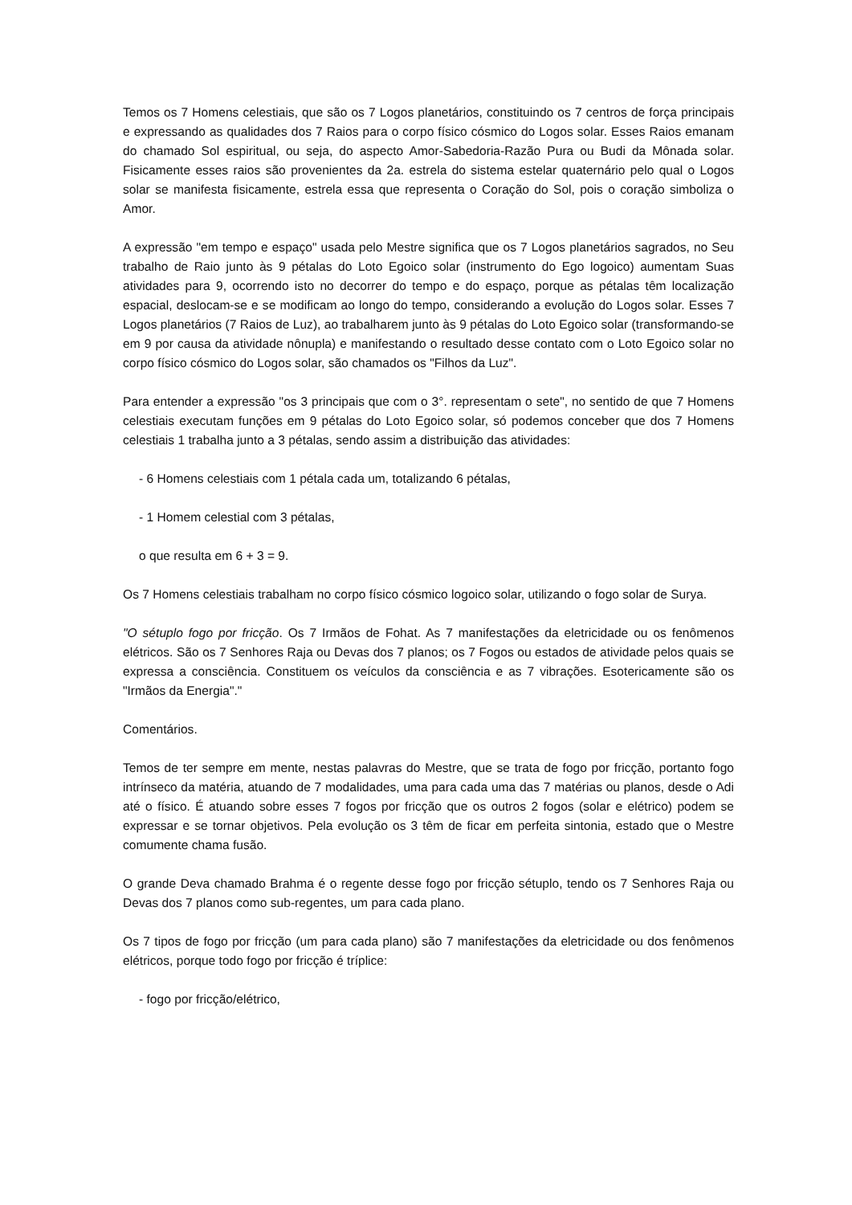Temos os 7 Homens celestiais, que são os 7 Logos planetários, constituindo os 7 centros de força principais e expressando as qualidades dos 7 Raios para o corpo físico cósmico do Logos solar. Esses Raios emanam do chamado Sol espiritual, ou seja, do aspecto Amor-Sabedoria-Razão Pura ou Budi da Mônada solar. Fisicamente esses raios são provenientes da 2a. estrela do sistema estelar quaternário pelo qual o Logos solar se manifesta fisicamente, estrela essa que representa o Coração do Sol, pois o coração simboliza o Amor.
A expressão "em tempo e espaço" usada pelo Mestre significa que os 7 Logos planetários sagrados, no Seu trabalho de Raio junto às 9 pétalas do Loto Egoico solar (instrumento do Ego logoico) aumentam Suas atividades para 9, ocorrendo isto no decorrer do tempo e do espaço, porque as pétalas têm localização espacial, deslocam-se e se modificam ao longo do tempo, considerando a evolução do Logos solar. Esses 7 Logos planetários (7 Raios de Luz), ao trabalharem junto às 9 pétalas do Loto Egoico solar (transformando-se em 9 por causa da atividade nônupla) e manifestando o resultado desse contato com o Loto Egoico solar no corpo físico cósmico do Logos solar, são chamados os "Filhos da Luz".
Para entender a expressão "os 3 principais que com o 3°. representam o sete", no sentido de que 7 Homens celestiais executam funções em 9 pétalas do Loto Egoico solar, só podemos conceber que dos 7 Homens celestiais 1 trabalha junto a 3 pétalas, sendo assim a distribuição das atividades:
- 6 Homens celestiais com 1 pétala cada um, totalizando 6 pétalas,
- 1 Homem celestial com 3 pétalas,
o que resulta em 6 + 3 = 9.
Os 7 Homens celestiais trabalham no corpo físico cósmico logoico solar, utilizando o fogo solar de Surya.
"O sétuplo fogo por fricção. Os 7 Irmãos de Fohat. As 7 manifestações da eletricidade ou os fenômenos elétricos. São os 7 Senhores Raja ou Devas dos 7 planos; os 7 Fogos ou estados de atividade pelos quais se expressa a consciência. Constituem os veículos da consciência e as 7 vibrações. Esotericamente são os "Irmãos da Energia"."
Comentários.
Temos de ter sempre em mente, nestas palavras do Mestre, que se trata de fogo por fricção, portanto fogo intrínseco da matéria, atuando de 7 modalidades, uma para cada uma das 7 matérias ou planos, desde o Adi até o físico. É atuando sobre esses 7 fogos por fricção que os outros 2 fogos (solar e elétrico) podem se expressar e se tornar objetivos. Pela evolução os 3 têm de ficar em perfeita sintonia, estado que o Mestre comumente chama fusão.
O grande Deva chamado Brahma é o regente desse fogo por fricção sétuplo, tendo os 7 Senhores Raja ou Devas dos 7 planos como sub-regentes, um para cada plano.
Os 7 tipos de fogo por fricção (um para cada plano) são 7 manifestações da eletricidade ou dos fenômenos elétricos, porque todo fogo por fricção é tríplice:
- fogo por fricção/elétrico,